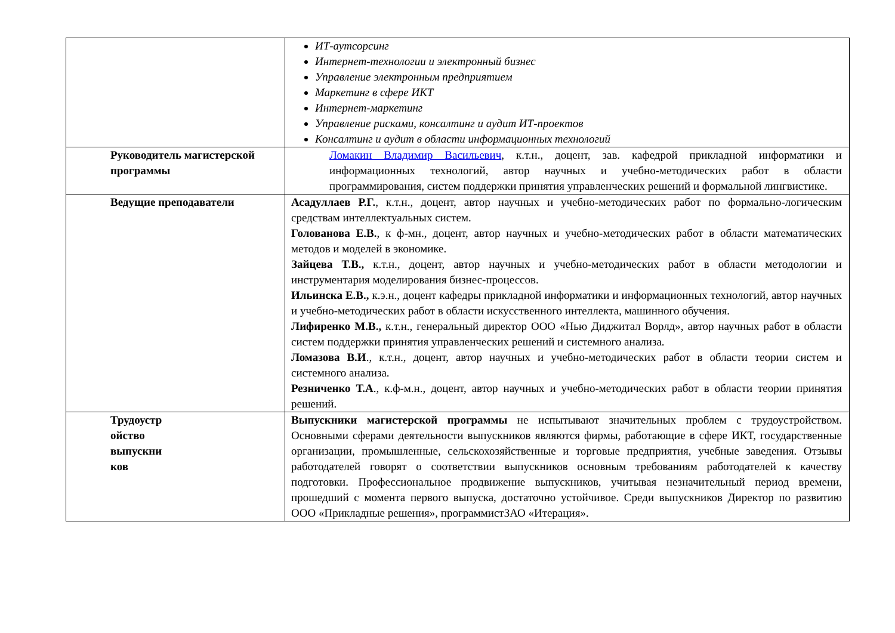| | ИТ-аутсорсинг Интернет-технологии и электронный бизнес Управление электронным предприятием Маркетинг в сфере ИКТ Интернет-маркетинг Управление рисками, консалтинг и аудит ИТ-проектов Консалтинг и аудит в области информационных технологий |
| Руководитель магистерской программы | Ломакин Владимир Васильевич , к.т.н., доцент, зав. кафедрой прикладной информатики и информационных технологий, автор научных и учебно-методических работ в области программирования, систем поддержки принятия управленческих решений и формальной лингвистике. |
| Ведущие преподаватели | Асадуллаев Р.Г. , к.т.н., доцент, автор научных и учебно-методических работ по формально-логическим средствам интеллектуальных систем. Голованова Е.В. , к ф-мн., доцент, автор научных и учебно-методических работ в области математических методов и моделей в экономике. Зайцева Т.В., к.т.н., доцент, автор научных и учебно-методических работ в области методологии и инструментария моделирования бизнес-процессов. Ильинска Е.В., к.э.н., доцент кафедры прикладной информатики и информационных технологий, автор научных и учебно-методических работ в области искусственного интеллекта, машинного обучения. Лифиренко М.В., к.т.н., генеральный директор ООО «Нью Диджитал Ворлд», автор научных работ в области систем поддержки принятия управленческих решений и системного анализа. Ломазова В.И ., к.т.н., доцент, автор научных и учебно-методических работ в области теории систем и системного анализа. Резниченко Т.А ., к.ф-м.н., доцент, автор научных и учебно-методических работ в области теории принятия решений. |
| Трудоустр ойство выпускни ков | Выпускники магистерской программы не испытывают значительных проблем с трудоустройством. Основными сферами деятельности выпускников являются фирмы, работающие в сфере ИКТ, государственные организации, промышленные, сельскохозяйственные и торговые предприятия, учебные заведения. Отзывы работодателей говорят о соответствии выпускников основным требованиям работодателей к качеству подготовки. Профессиональное продвижение выпускников, учитывая незначительный период времени, прошедший с момента первого выпуска, достаточно устойчивое. Среди выпускников Директор по развитию ООО «Прикладные решения», программистЗАО «Итерация». |